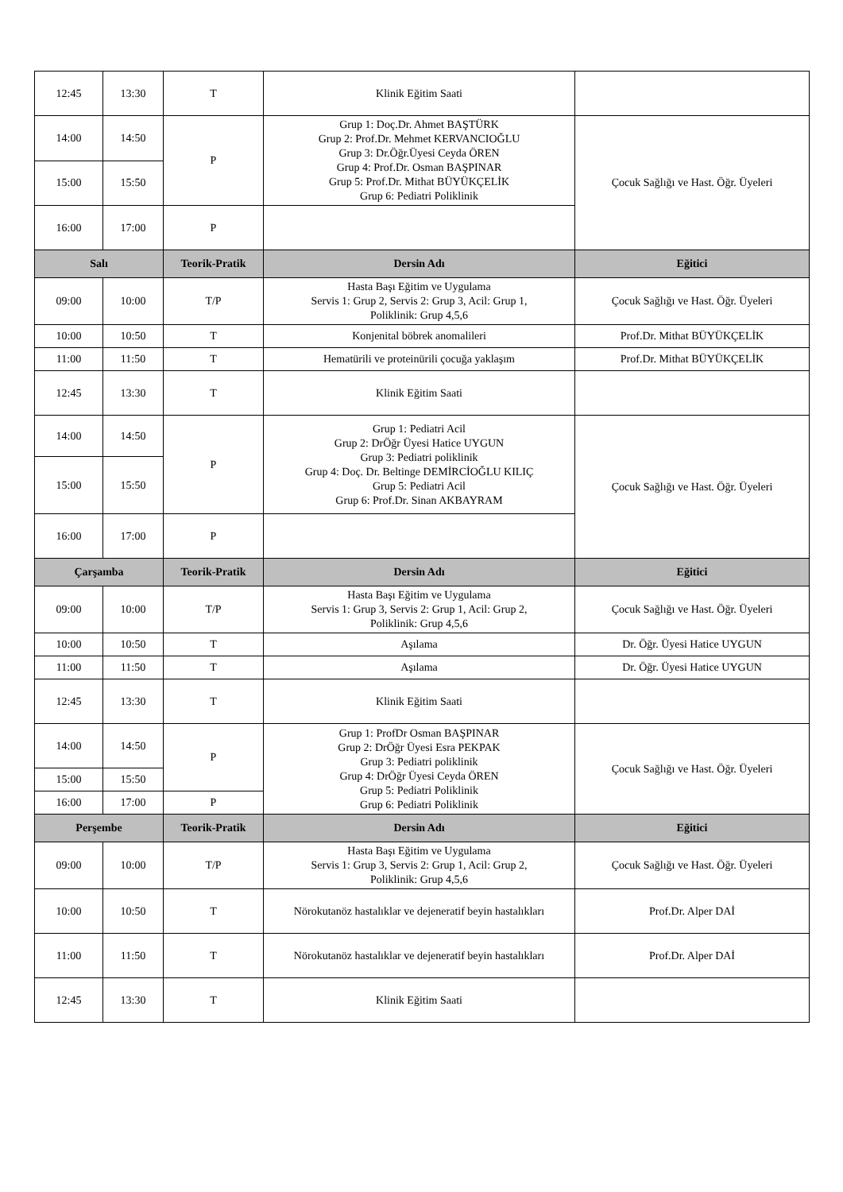| 12:45 | 13:30 | T | Klinik Eğitim Saati | |
| 14:00 | 14:50 | P | Grup 1: Doç.Dr. Ahmet BAŞTÜRK Grup 2: Prof.Dr. Mehmet KERVANCIOĞLU Grup 3: Dr.Öğr.Üyesi Ceyda ÖREN Grup 4: Prof.Dr. Osman BAŞPINAR Grup 5: Prof.Dr. Mithat BÜYÜKÇELİK Grup 6: Pediatri Poliklinik | Çocuk Sağlığı ve Hast. Öğr. Üyeleri |
| 15:00 | 15:50 | | | |
| 16:00 | 17:00 | P | | |
| Salı | | Teorik-Pratik | Dersin Adı | Eğitici |
| 09:00 | 10:00 | T/P | Hasta Başı Eğitim ve Uygulama Servis 1: Grup 2, Servis 2: Grup 3, Acil: Grup 1, Poliklinik: Grup 4,5,6 | Çocuk Sağlığı ve Hast. Öğr. Üyeleri |
| 10:00 | 10:50 | T | Konjenital böbrek anomalileri | Prof.Dr. Mithat BÜYÜKÇELİK |
| 11:00 | 11:50 | T | Hematürili ve proteinürili çocuğa yaklaşım | Prof.Dr. Mithat BÜYÜKÇELİK |
| 12:45 | 13:30 | T | Klinik Eğitim Saati | |
| 14:00 | 14:50 | P | Grup 1: Pediatri Acil Grup 2: DrÖğr Üyesi Hatice UYGUN Grup 3: Pediatri poliklinik Grup 4: Doç. Dr. Beltinge DEMİRCİOĞLU KILIÇ Grup 5: Pediatri Acil Grup 6: Prof.Dr. Sinan AKBAYRAM | Çocuk Sağlığı ve Hast. Öğr. Üyeleri |
| 15:00 | 15:50 | | | |
| 16:00 | 17:00 | P | | |
| Çarşamba | | Teorik-Pratik | Dersin Adı | Eğitici |
| 09:00 | 10:00 | T/P | Hasta Başı Eğitim ve Uygulama Servis 1: Grup 3, Servis 2: Grup 1, Acil: Grup 2, Poliklinik: Grup 4,5,6 | Çocuk Sağlığı ve Hast. Öğr. Üyeleri |
| 10:00 | 10:50 | T | Aşılama | Dr. Öğr. Üyesi Hatice UYGUN |
| 11:00 | 11:50 | T | Aşılama | Dr. Öğr. Üyesi Hatice UYGUN |
| 12:45 | 13:30 | T | Klinik Eğitim Saati | |
| 14:00 | 14:50 | P | Grup 1: ProfDr Osman BAŞPINAR Grup 2: DrÖğr Üyesi Esra PEKPAK Grup 3: Pediatri poliklinik Grup 4: DrÖğr Üyesi Ceyda ÖREN Grup 5: Pediatri Poliklinik Grup 6: Pediatri Poliklinik | Çocuk Sağlığı ve Hast. Öğr. Üyeleri |
| 15:00 | 15:50 | | | |
| 16:00 | 17:00 | P | | |
| Perşembe | | Teorik-Pratik | Dersin Adı | Eğitici |
| 09:00 | 10:00 | T/P | Hasta Başı Eğitim ve Uygulama Servis 1: Grup 3, Servis 2: Grup 1, Acil: Grup 2, Poliklinik: Grup 4,5,6 | Çocuk Sağlığı ve Hast. Öğr. Üyeleri |
| 10:00 | 10:50 | T | Nörokutanöz hastalıklar ve dejeneratif beyin hastalıkları | Prof.Dr. Alper DAİ |
| 11:00 | 11:50 | T | Nörokutanöz hastalıklar ve dejeneratif beyin hastalıkları | Prof.Dr. Alper DAİ |
| 12:45 | 13:30 | T | Klinik Eğitim Saati | |